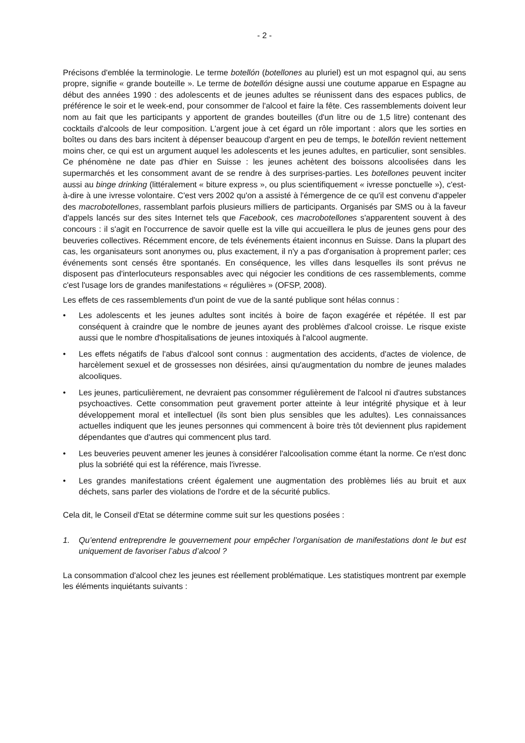- 2 -
Précisons d'emblée la terminologie. Le terme botellón (botellones au pluriel) est un mot espagnol qui, au sens propre, signifie « grande bouteille ». Le terme de botellón désigne aussi une coutume apparue en Espagne au début des années 1990 : des adolescents et de jeunes adultes se réunissent dans des espaces publics, de préférence le soir et le week-end, pour consommer de l'alcool et faire la fête. Ces rassemblements doivent leur nom au fait que les participants y apportent de grandes bouteilles (d'un litre ou de 1,5 litre) contenant des cocktails d'alcools de leur composition. L'argent joue à cet égard un rôle important : alors que les sorties en boîtes ou dans des bars incitent à dépenser beaucoup d'argent en peu de temps, le botellón revient nettement moins cher, ce qui est un argument auquel les adolescents et les jeunes adultes, en particulier, sont sensibles. Ce phénomène ne date pas d'hier en Suisse : les jeunes achètent des boissons alcoolisées dans les supermarchés et les consomment avant de se rendre à des surprises-parties. Les botellones peuvent inciter aussi au binge drinking (littéralement « biture express », ou plus scientifiquement « ivresse ponctuelle »), c'est-à-dire à une ivresse volontaire. C'est vers 2002 qu'on a assisté à l'émergence de ce qu'il est convenu d'appeler des macrobotellones, rassemblant parfois plusieurs milliers de participants. Organisés par SMS ou à la faveur d'appels lancés sur des sites Internet tels que Facebook, ces macrobotellones s'apparentent souvent à des concours : il s'agit en l'occurrence de savoir quelle est la ville qui accueillera le plus de jeunes gens pour des beuveries collectives. Récemment encore, de tels événements étaient inconnus en Suisse. Dans la plupart des cas, les organisateurs sont anonymes ou, plus exactement, il n'y a pas d'organisation à proprement parler; ces événements sont censés être spontanés. En conséquence, les villes dans lesquelles ils sont prévus ne disposent pas d'interlocuteurs responsables avec qui négocier les conditions de ces rassemblements, comme c'est l'usage lors de grandes manifestations « régulières » (OFSP, 2008).
Les effets de ces rassemblements d'un point de vue de la santé publique sont hélas connus :
• Les adolescents et les jeunes adultes sont incités à boire de façon exagérée et répétée. Il est par conséquent à craindre que le nombre de jeunes ayant des problèmes d'alcool croisse. Le risque existe aussi que le nombre d'hospitalisations de jeunes intoxiqués à l'alcool augmente.
• Les effets négatifs de l'abus d'alcool sont connus : augmentation des accidents, d'actes de violence, de harcèlement sexuel et de grossesses non désirées, ainsi qu'augmentation du nombre de jeunes malades alcooliques.
• Les jeunes, particulièrement, ne devraient pas consommer régulièrement de l'alcool ni d'autres substances psychoactives. Cette consommation peut gravement porter atteinte à leur intégrité physique et à leur développement moral et intellectuel (ils sont bien plus sensibles que les adultes). Les connaissances actuelles indiquent que les jeunes personnes qui commencent à boire très tôt deviennent plus rapidement dépendantes que d'autres qui commencent plus tard.
• Les beuveries peuvent amener les jeunes à considérer l'alcoolisation comme étant la norme. Ce n'est donc plus la sobriété qui est la référence, mais l'ivresse.
• Les grandes manifestations créent également une augmentation des problèmes liés au bruit et aux déchets, sans parler des violations de l'ordre et de la sécurité publics.
Cela dit, le Conseil d'Etat se détermine comme suit sur les questions posées :
1. Qu’entend entreprendre le gouvernement pour empêcher l’organisation de manifestations dont le but est uniquement de favoriser l’abus d’alcool ?
La consommation d'alcool chez les jeunes est réellement problématique. Les statistiques montrent par exemple les éléments inquiétants suivants :